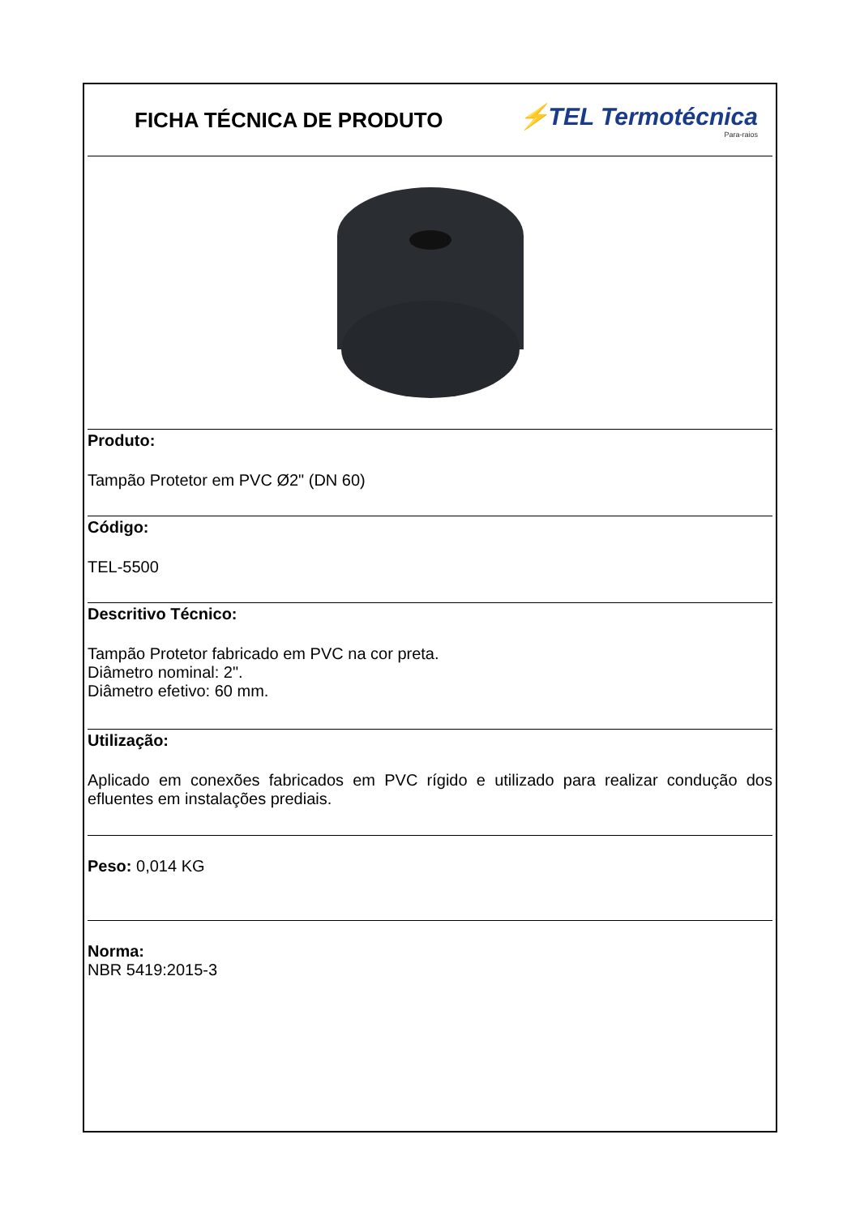FICHA TÉCNICA DE PRODUTO
⚡TEL Termotécnica
Para-raios
Produto:
Tampão Protetor em PVC Ø2" (DN 60)
Código:
TEL-5500
Descritivo Técnico:
Tampão Protetor fabricado em PVC na cor preta.
Diâmetro nominal: 2".
Diâmetro efetivo: 60 mm.
Utilização:
Aplicado em conexões fabricados em PVC rígido e utilizado para realizar condução dos efluentes em instalações prediais.
Peso: 0,014 KG
Norma:
NBR 5419:2015-3